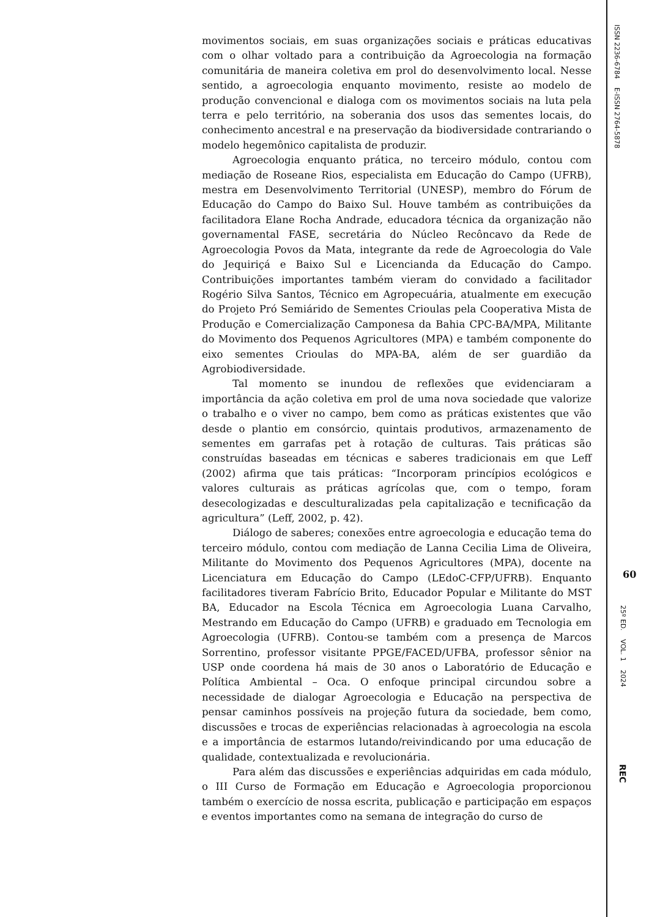movimentos sociais, em suas organizações sociais e práticas educativas com o olhar voltado para a contribuição da Agroecologia na formação comunitária de maneira coletiva em prol do desenvolvimento local. Nesse sentido, a agroecologia enquanto movimento, resiste ao modelo de produção convencional e dialoga com os movimentos sociais na luta pela terra e pelo território, na soberania dos usos das sementes locais, do conhecimento ancestral e na preservação da biodiversidade contrariando o modelo hegemônico capitalista de produzir.
Agroecologia enquanto prática, no terceiro módulo, contou com mediação de Roseane Rios, especialista em Educação do Campo (UFRB), mestra em Desenvolvimento Territorial (UNESP), membro do Fórum de Educação do Campo do Baixo Sul. Houve também as contribuições da facilitadora Elane Rocha Andrade, educadora técnica da organização não governamental FASE, secretária do Núcleo Recôncavo da Rede de Agroecologia Povos da Mata, integrante da rede de Agroecologia do Vale do Jequiriçá e Baixo Sul e Licencianda da Educação do Campo. Contribuições importantes também vieram do convidado a facilitador Rogério Silva Santos, Técnico em Agropecuária, atualmente em execução do Projeto Pró Semiárido de Sementes Crioulas pela Cooperativa Mista de Produção e Comercialização Camponesa da Bahia CPC-BA/MPA, Militante do Movimento dos Pequenos Agricultores (MPA) e também componente do eixo sementes Crioulas do MPA-BA, além de ser guardião da Agrobiodiversidade.
Tal momento se inundou de reflexões que evidenciaram a importância da ação coletiva em prol de uma nova sociedade que valorize o trabalho e o viver no campo, bem como as práticas existentes que vão desde o plantio em consórcio, quintais produtivos, armazenamento de sementes em garrafas pet à rotação de culturas. Tais práticas são construídas baseadas em técnicas e saberes tradicionais em que Leff (2002) afirma que tais práticas: “Incorporam princípios ecológicos e valores culturais as práticas agrícolas que, com o tempo, foram desecologizadas e desculturalizadas pela capitalização e tecnificação da agricultura” (Leff, 2002, p. 42).
Diálogo de saberes; conexões entre agroecologia e educação tema do terceiro módulo, contou com mediação de Lanna Cecilia Lima de Oliveira, Militante do Movimento dos Pequenos Agricultores (MPA), docente na Licenciatura em Educação do Campo (LEdoC-CFP/UFRB). Enquanto facilitadores tiveram Fabrício Brito, Educador Popular e Militante do MST BA, Educador na Escola Técnica em Agroecologia Luana Carvalho, Mestrando em Educação do Campo (UFRB) e graduado em Tecnologia em Agroecologia (UFRB). Contou-se também com a presença de Marcos Sorrentino, professor visitante PPGE/FACED/UFBA, professor sênior na USP onde coordena há mais de 30 anos o Laboratório de Educação e Política Ambiental – Oca. O enfoque principal circundou sobre a necessidade de dialogar Agroecologia e Educação na perspectiva de pensar caminhos possíveis na projeção futura da sociedade, bem como, discussões e trocas de experiências relacionadas à agroecologia na escola e a importância de estarmos lutando/reivindicando por uma educação de qualidade, contextualizada e revolucionária.
Para além das discussões e experiências adquiridas em cada módulo, o III Curso de Formação em Educação e Agroecologia proporcionou também o exercício de nossa escrita, publicação e participação em espaços e eventos importantes como na semana de integração do curso de
ISSN 2236-6784 E-ISSN 2764-5878
60
25º ED. VOL. 1 2024
REC